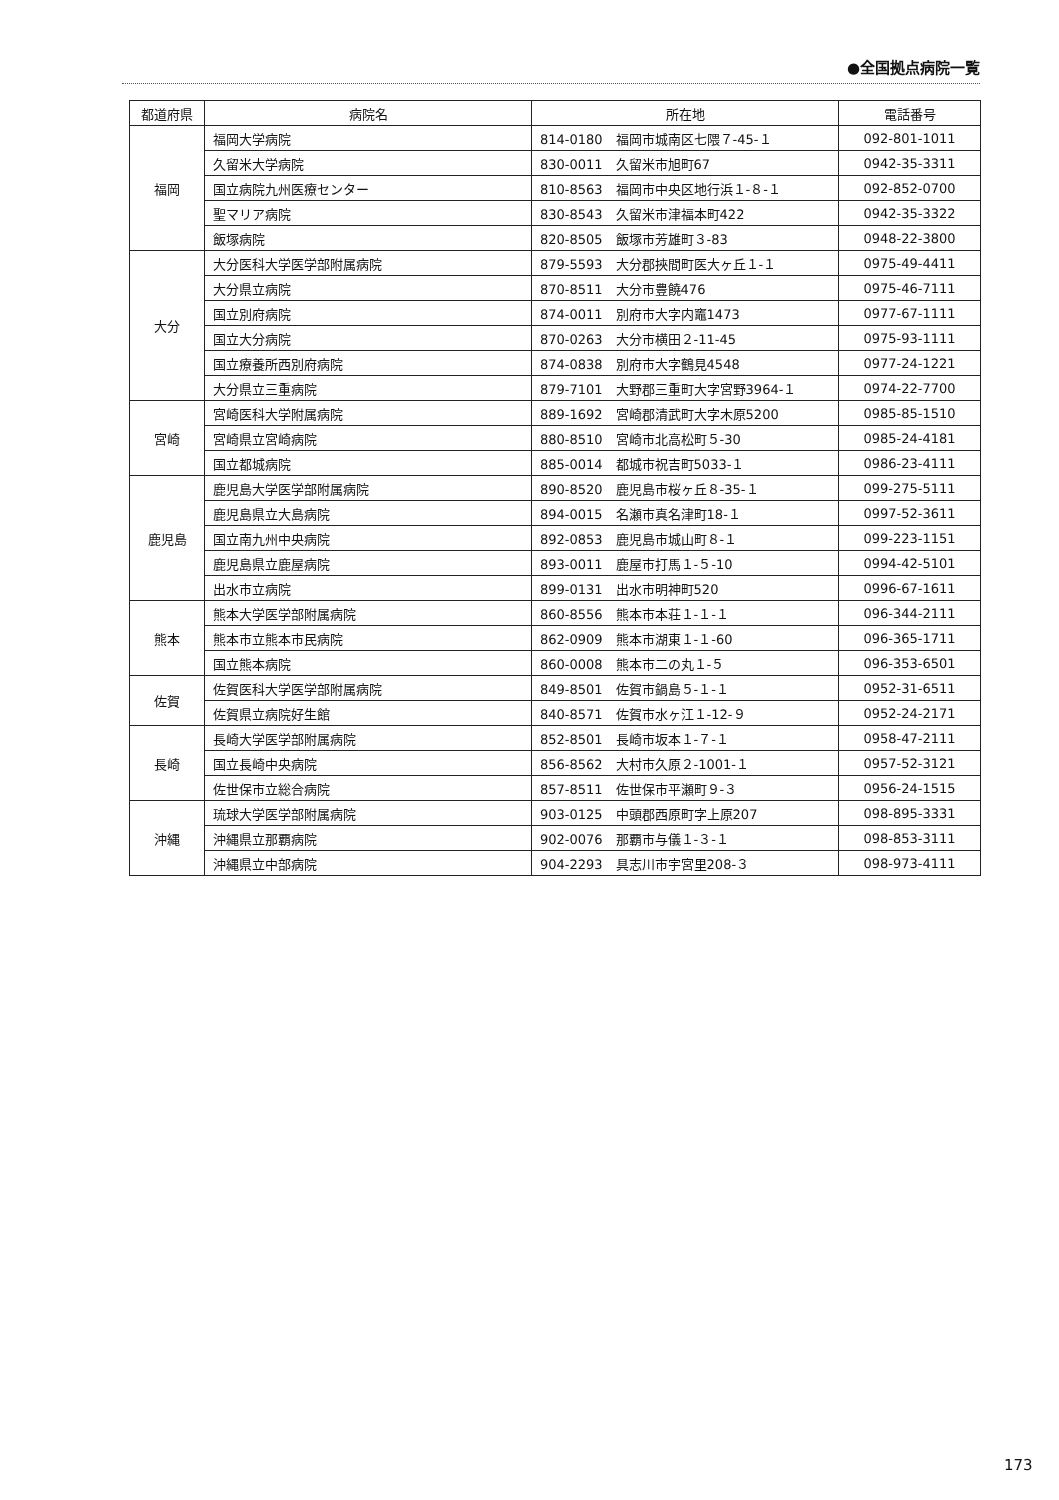●全国拠点病院一覧
| 都道府県 | 病院名 | 所在地 | 電話番号 |
| --- | --- | --- | --- |
| 福岡 | 福岡大学病院 | 814-0180 福岡市城南区七隈７-45-１ | 092-801-1011 |
| | 久留米大学病院 | 830-0011 久留米市旭町67 | 0942-35-3311 |
| | 国立病院九州医療センター | 810-8563 福岡市中央区地行浜１-８-１ | 092-852-0700 |
| | 聖マリア病院 | 830-8543 久留米市津福本町422 | 0942-35-3322 |
| | 飯塚病院 | 820-8505 飯塚市芳雄町３-83 | 0948-22-3800 |
| 大分 | 大分医科大学医学部附属病院 | 879-5593 大分郡挾間町医大ヶ丘１-１ | 0975-49-4411 |
| | 大分県立病院 | 870-8511 大分市豊饒476 | 0975-46-7111 |
| | 国立別府病院 | 874-0011 別府市大字内竈1473 | 0977-67-1111 |
| | 国立大分病院 | 870-0263 大分市横田２-11-45 | 0975-93-1111 |
| | 国立療養所西別府病院 | 874-0838 別府市大字鶴見4548 | 0977-24-1221 |
| | 大分県立三重病院 | 879-7101 大野郡三重町大字宮野3964-１ | 0974-22-7700 |
| 宮崎 | 宮崎医科大学附属病院 | 889-1692 宮崎郡清武町大字木原5200 | 0985-85-1510 |
| | 宮崎県立宮崎病院 | 880-8510 宮崎市北高松町５-30 | 0985-24-4181 |
| | 国立都城病院 | 885-0014 都城市祝吉町5033-１ | 0986-23-4111 |
| 鹿児島 | 鹿児島大学医学部附属病院 | 890-8520 鹿児島市桜ヶ丘８-35-１ | 099-275-5111 |
| | 鹿児島県立大島病院 | 894-0015 名瀬市真名津町18-１ | 0997-52-3611 |
| | 国立南九州中央病院 | 892-0853 鹿児島市城山町８-１ | 099-223-1151 |
| | 鹿児島県立鹿屋病院 | 893-0011 鹿屋市打馬１-５-10 | 0994-42-5101 |
| | 出水市立病院 | 899-0131 出水市明神町520 | 0996-67-1611 |
| 熊本 | 熊本大学医学部附属病院 | 860-8556 熊本市本荘１-１-１ | 096-344-2111 |
| | 熊本市立熊本市民病院 | 862-0909 熊本市湖東１-１-60 | 096-365-1711 |
| | 国立熊本病院 | 860-0008 熊本市二の丸１-５ | 096-353-6501 |
| 佐賀 | 佐賀医科大学医学部附属病院 | 849-8501 佐賀市鍋島５-１-１ | 0952-31-6511 |
| | 佐賀県立病院好生館 | 840-8571 佐賀市水ヶ江１-12-９ | 0952-24-2171 |
| 長崎 | 長崎大学医学部附属病院 | 852-8501 長崎市坂本１-７-１ | 0958-47-2111 |
| | 国立長崎中央病院 | 856-8562 大村市久原２-1001-１ | 0957-52-3121 |
| | 佐世保市立総合病院 | 857-8511 佐世保市平瀬町９-３ | 0956-24-1515 |
| 沖縄 | 琉球大学医学部附属病院 | 903-0125 中頭郡西原町字上原207 | 098-895-3331 |
| | 沖縄県立那覇病院 | 902-0076 那覇市与儀１-３-１ | 098-853-3111 |
| | 沖縄県立中部病院 | 904-2293 具志川市宇宮里208-３ | 098-973-4111 |
173